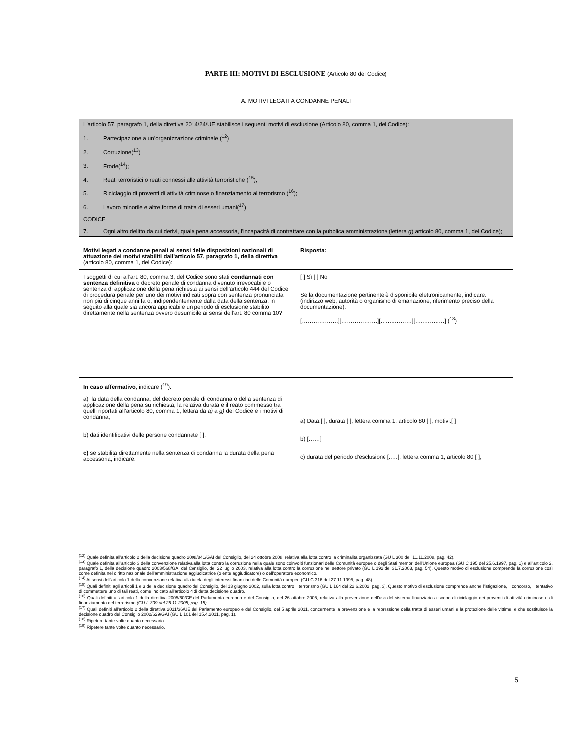PARTE III: MOTIVI DI ESCLUSIONE (Articolo 80 del Codice)
A: MOTIVI LEGATI A CONDANNE PENALI
L'articolo 57, paragrafo 1, della direttiva 2014/24/UE stabilisce i seguenti motivi di esclusione (Articolo 80, comma 1, del Codice):
1. Partecipazione a un’organizzazione criminale (<sup>12</sup>)
2. Corruzione(<sup>13</sup>)
3. Frode(<sup>14</sup>);
4. Reati terroristici o reati connessi alle attività terroristiche (<sup>15</sup>);
5. Riciclaggio di proventi di attività criminose o finanziamento al terrorismo (<sup>16</sup>);
6. Lavoro minorile e altre forme di tratta di esseri umani(<sup>17</sup>)
CODICE
7. Ogni altro delitto da cui derivi, quale pena accessoria, l'incapacità di contrattare con la pubblica amministrazione (lettera g) articolo 80, comma 1, del Codice);
| Motivi legati a condanne penali ai sensi delle disposizioni nazionali di attuazione dei motivi stabiliti dall'articolo 57, paragrafo 1, della direttiva (articolo 80, comma 1, del Codice): | Risposta: |
| I soggetti di cui all’art. 80, comma 3, del Codice sono stati condannati con sentenza definitiva o decreto penale di condanna divenuto irrevocabile o sentenza di applicazione della pena richiesta ai sensi dell’articolo 444 del Codice di procedura penale per uno dei motivi indicati sopra con sentenza pronunciata non più di cinque anni fa o, indipendentemente dalla data della sentenza, in seguito alla quale sia ancora applicabile un periodo di esclusione stabilito direttamente nella sentenza ovvero desumibile ai sensi dell’art. 80 comma 10? | [ ] Sì [ ] No Se la documentazione pertinente è disponibile elettronicamente, indicare: (indirizzo web, autorità o organismo di emanazione, riferimento preciso della documentazione): [……………….][……………….][……..………][…..……..…] (<sup>18</sup>) |
| In caso affermativo , indicare (<sup>19</sup>): a) la data della condanna, del decreto penale di condanna o della sentenza di applicazione della pena su richiesta, la relativa durata e il reato commesso tra quelli riportati all’articolo 80, comma 1, lettera da a) a g) del Codice e i motivi di condanna, b) dati identificativi delle persone condannate [ ]; c) se stabilita direttamente nella sentenza di condanna la durata della pena accessoria, indicare: | a) Data:[ ], durata [ ], lettera comma 1, articolo 80 [ ], motivi:[ ] b) [……] c) durata del periodo d'esclusione [..…], lettera comma 1, articolo 80 [ ], |
<sup>(12)</sup> Quale definita all'articolo 2 della decisione quadro 2008/841/GAI del Consiglio, del 24 ottobre 2008, relativa alla lotta contro la criminalità organizzata (GU L 300 dell'11.11.2008, pag. 42).
<sup>(13)</sup> Quale definita all'articolo 3 della convenzione relativa alla lotta contro la corruzione nella quale sono coinvolti funzionari delle Comunità europee o degli Stati membri dell'Unione europea (GU C 195 del 25.6.1997, pag. 1) e all'articolo 2, paragrafo 1, della decisione quadro 2003/568/GAI del Consiglio, del 22 luglio 2003, relativa alla lotta contro la corruzione nel settore privato (GU L 192 del 31.7.2003, pag. 54). Questo motivo di esclusione comprende la corruzione così come definita nel diritto nazionale dell'amministrazione aggiudicatrice (o ente aggiudicatore) o dell'operatore economico.
<sup>(14)</sup> Ai sensi dell'articolo 1 della convenzione relativa alla tutela degli interessi finanziari delle Comunità europee (GU C 316 del 27.11.1995, pag. 48).
<sup>(15)</sup> Quali definiti agli articoli 1 e 3 della decisione quadro del Consiglio, del 13 giugno 2002, sulla lotta contro il terrorismo (GU L 164 del 22.6.2002, pag. 3). Questo motivo di esclusione comprende anche l'istigazione, il concorso, il tentativo di commettere uno di tali reati, come indicato all'articolo 4 di detta decisione quadro.
<sup>(16)</sup> Quali definiti all'articolo 1 della direttiva 2005/60/CE del Parlamento europeo e del Consiglio, del 26 ottobre 2005, relativa alla prevenzione dell'uso del sistema finanziario a scopo di riciclaggio dei proventi di attività criminose e di finanziamento del terrorismo (GU L 309 del 25.11.2005, pag. 15).
<sup>(17)</sup> Quali definiti all'articolo 2 della direttiva 2011/36/UE del Parlamento europeo e del Consiglio, del 5 aprile 2011, concernente la prevenzione e la repressione della tratta di esseri umani e la protezione delle vittime, e che sostituisce la decisione quadro del Consiglio 2002/629/GAI (GU L 101 del 15.4.2011, pag. 1).
<sup>(18)</sup> Ripetere tante volte quanto necessario.
<sup>(19)</sup> Ripetere tante volte quanto necessario.
5